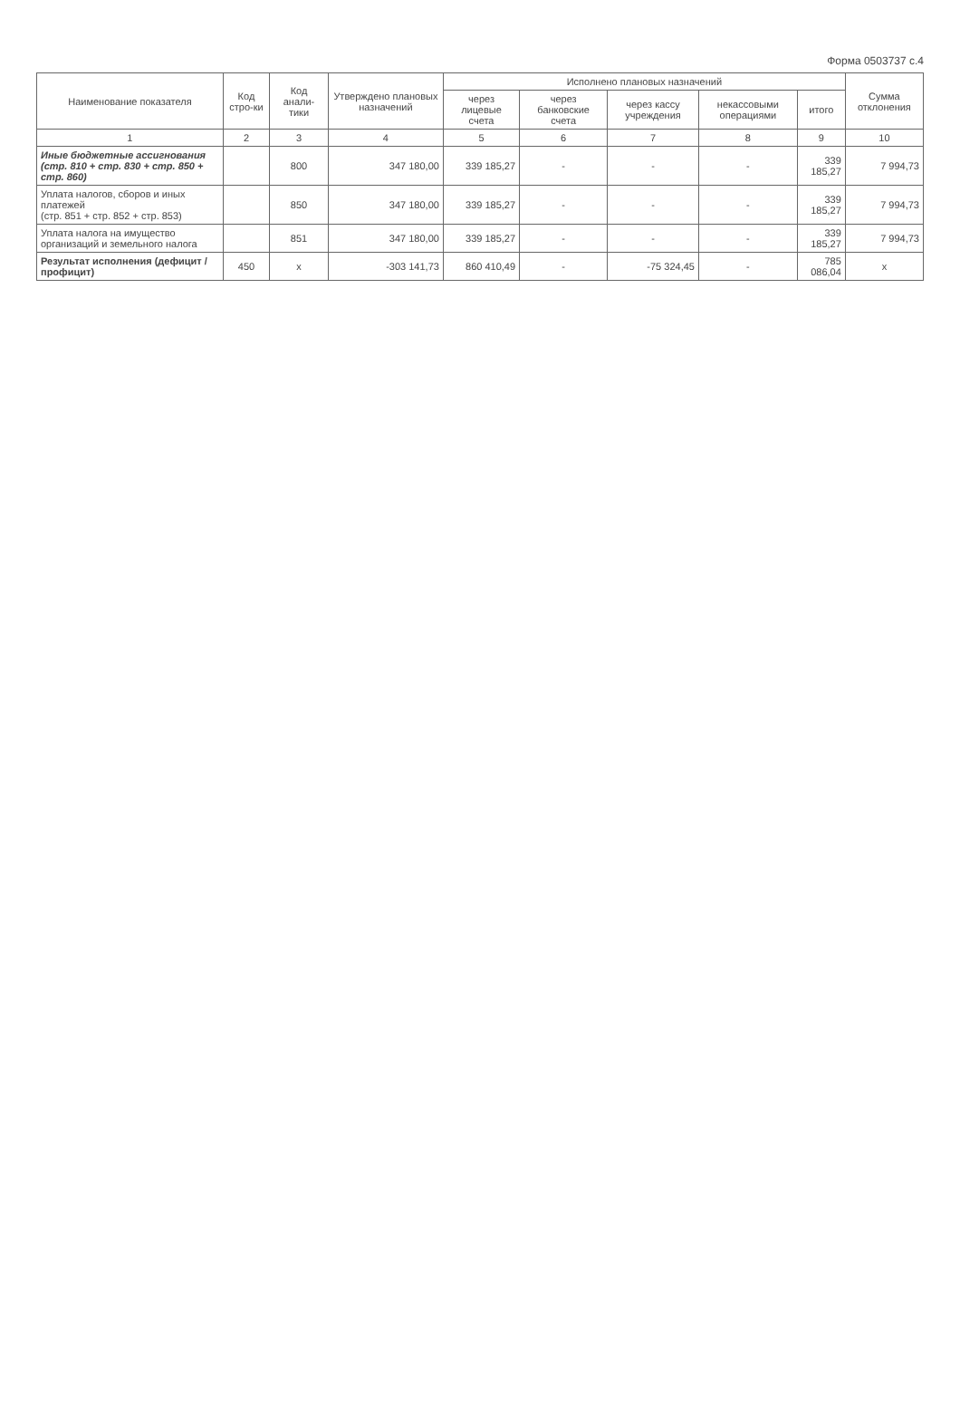Форма 0503737 с.4
| Наименование показателя | Код стро-ки | Код анали-тики | Утверждено плановых назначений | Исполнено плановых назначений | | | | | Сумма отклонения |
| --- | --- | --- | --- | --- | --- | --- | --- | --- | --- |
| | | | | через лицевые счета | через банковские счета | через кассу учреждения | некассовыми операциями | итого | |
| 1 | 2 | 3 | 4 | 5 | 6 | 7 | 8 | 9 | 10 |
| Иные бюджетные ассигнования (стр. 810 + стр. 830 + стр. 850 + стр. 860) | | 800 | 347 180,00 | 339 185,27 | - | - | - | 339 185,27 | 7 994,73 |
| Уплата налогов, сборов и иных платежей (стр. 851 + стр. 852 + стр. 853) | | 850 | 347 180,00 | 339 185,27 | - | - | - | 339 185,27 | 7 994,73 |
| Уплата налога на имущество организаций и земельного налога | | 851 | 347 180,00 | 339 185,27 | - | - | - | 339 185,27 | 7 994,73 |
| Результат исполнения (дефицит / профицит) | 450 | x | -303 141,73 | 860 410,49 | - | -75 324,45 | - | 785 086,04 | x |